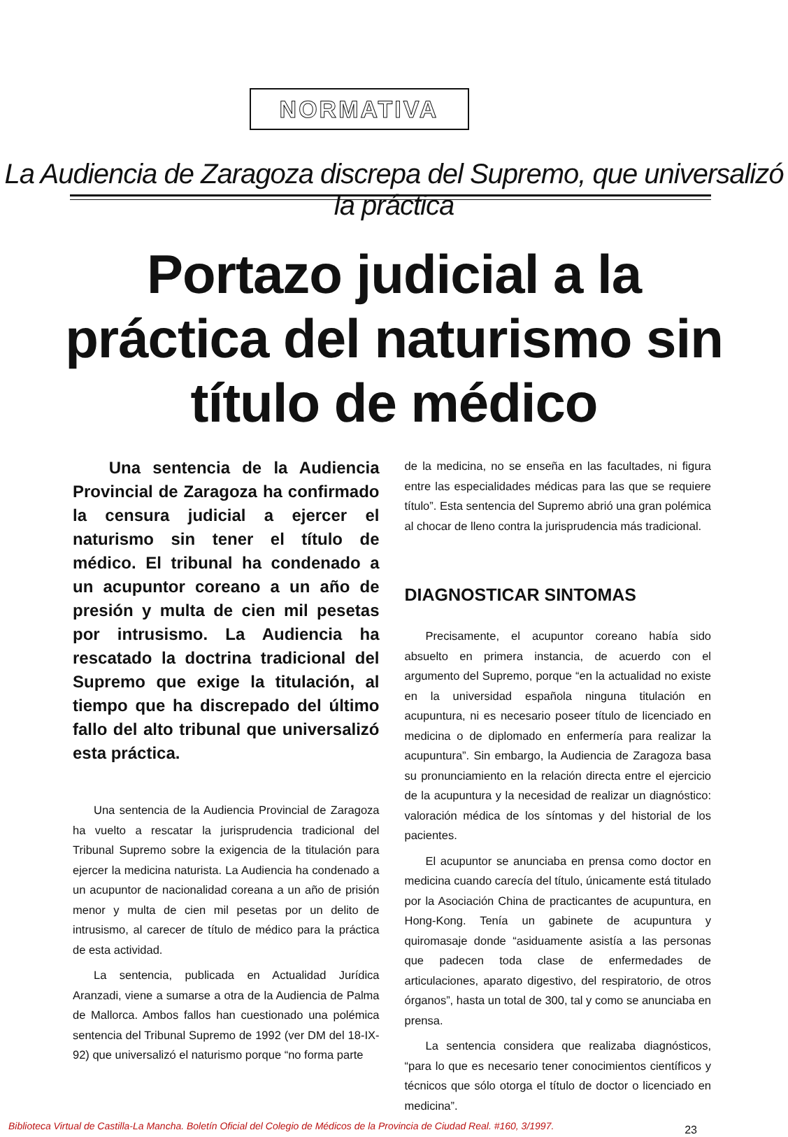NORMATIVA
La Audiencia de Zaragoza discrepa del Supremo, que universalizó la práctica
Portazo judicial a la práctica del naturismo sin título de médico
Una sentencia de la Audiencia Provincial de Zaragoza ha confirmado la censura judicial a ejercer el naturismo sin tener el título de médico. El tribunal ha condenado a un acupuntor coreano a un año de presión y multa de cien mil pesetas por intrusismo. La Audiencia ha rescatado la doctrina tradicional del Supremo que exige la titulación, al tiempo que ha discrepado del último fallo del alto tribunal que universalizó esta práctica.
Una sentencia de la Audiencia Provincial de Zaragoza ha vuelto a rescatar la jurisprudencia tradicional del Tribunal Supremo sobre la exigencia de la titulación para ejercer la medicina naturista. La Audiencia ha condenado a un acupuntor de nacionalidad coreana a un año de prisión menor y multa de cien mil pesetas por un delito de intrusismo, al carecer de título de médico para la práctica de esta actividad.
La sentencia, publicada en Actualidad Jurídica Aranzadi, viene a sumarse a otra de la Audiencia de Palma de Mallorca. Ambos fallos han cuestionado una polémica sentencia del Tribunal Supremo de 1992 (ver DM del 18-IX-92) que universalizó el naturismo porque “no forma parte
de la medicina, no se enseña en las facultades, ni figura entre las especialidades médicas para las que se requiere título”. Esta sentencia del Supremo abrió una gran polémica al chocar de lleno contra la jurisprudencia más tradicional.
DIAGNOSTICAR SINTOMAS
Precisamente, el acupuntor coreano había sido absuelto en primera instancia, de acuerdo con el argumento del Supremo, porque “en la actualidad no existe en la universidad española ninguna titulación en acupuntura, ni es necesario poseer título de licenciado en medicina o de diplomado en enfermería para realizar la acupuntura”. Sin embargo, la Audiencia de Zaragoza basa su pronunciamiento en la relación directa entre el ejercicio de la acupuntura y la necesidad de realizar un diagnóstico: valoración médica de los síntomas y del historial de los pacientes.
El acupuntor se anunciaba en prensa como doctor en medicina cuando carecía del título, únicamente está titulado por la Asociación China de practicantes de acupuntura, en Hong-Kong. Tenía un gabinete de acupuntura y quiromasaje donde “asiduamente asistía a las personas que padecen toda clase de enfermedades de articulaciones, aparato digestivo, del respiratorio, de otros órganos”, hasta un total de 300, tal y como se anunciaba en prensa.
La sentencia considera que realizaba diagnósticos, “para lo que es necesario tener conocimientos científicos y técnicos que sólo otorga el título de doctor o licenciado en medicina”.
23
Biblioteca Virtual de Castilla-La Mancha. Boletín Oficial del Colegio de Médicos de la Provincia de Ciudad Real. #160, 3/1997.